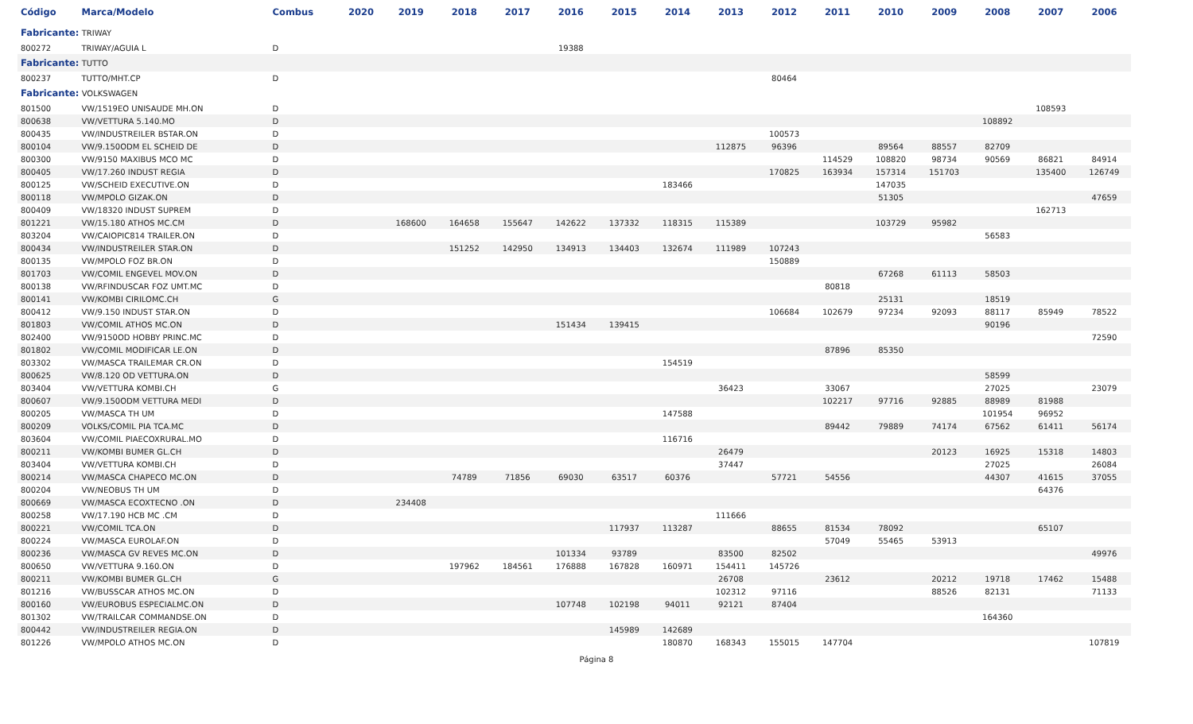| Código | Marca/Modelo | Combus | 2020 | 2019 | 2018 | 2017 | 2016 | 2015 | 2014 | 2013 | 2012 | 2011 | 2010 | 2009 | 2008 | 2007 | 2006 |
| --- | --- | --- | --- | --- | --- | --- | --- | --- | --- | --- | --- | --- | --- | --- | --- | --- | --- |
| Fabricante: TRIWAY | | | | | | | | | | | | | | | | | |
| 800272 | TRIWAY/AGUIA L | D | | | | | 19388 | | | | | | | | | | |
| Fabricante: TUTTO | | | | | | | | | | | | | | | | | |
| 800237 | TUTTO/MHT.CP | D | | | | | | | | | 80464 | | | | | | |
| Fabricante: VOLKSWAGEN | | | | | | | | | | | | | | | | | |
| 801500 | VW/1519EO UNISAUDE MH.ON | D | | | | | | | | | | | | | | 108593 | |
| 800638 | VW/VETTURA 5.140.MO | D | | | | | | | | | | | | | 108892 | | |
| 800435 | VW/INDUSTREILER BSTAR.ON | D | | | | | | | | | 100573 | | | | | | |
| 800104 | VW/9.150ODM EL SCHEID DE | D | | | | | | | | 112875 | 96396 | | 89564 | 88557 | 82709 | | |
| 800300 | VW/9150 MAXIBUS MCO MC | D | | | | | | | | | | 114529 | 108820 | 98734 | 90569 | 86821 | 84914 |
| 800405 | VW/17.260 INDUST REGIA | D | | | | | | | | | 170825 | 163934 | 157314 | 151703 | | 135400 | 126749 |
| 800125 | VW/SCHEID EXECUTIVE.ON | D | | | | | | | 183466 | | | | 147035 | | | | |
| 800118 | VW/MPOLO GIZAK.ON | D | | | | | | | | | | | 51305 | | | | 47659 |
| 800409 | VW/18320 INDUST SUPREM | D | | | | | | | | | | | | | | 162713 | |
| 801221 | VW/15.180 ATHOS MC.CM | D | | 168600 | 164658 | 155647 | 142622 | 137332 | 118315 | 115389 | | | 103729 | 95982 | | | |
| 803204 | VW/CAIOPIC814 TRAILER.ON | D | | | | | | | | | | | | | 56583 | | |
| 800434 | VW/INDUSTREILER STAR.ON | D | | | 151252 | 142950 | 134913 | 134403 | 132674 | 111989 | 107243 | | | | | | |
| 800135 | VW/MPOLO FOZ BR.ON | D | | | | | | | | | 150889 | | | | | | |
| 801703 | VW/COMIL ENGEVEL MOV.ON | D | | | | | | | | | | | 67268 | 61113 | 58503 | | |
| 800138 | VW/RFINDUSCAR FOZ UMT.MC | D | | | | | | | | | | 80818 | | | | | |
| 800141 | VW/KOMBI CIRILOMC.CH | G | | | | | | | | | | | 25131 | | 18519 | | |
| 800412 | VW/9.150 INDUST STAR.ON | D | | | | | | | | | 106684 | 102679 | 97234 | 92093 | 88117 | 85949 | 78522 |
| 801803 | VW/COMIL ATHOS MC.ON | D | | | | | 151434 | 139415 | | | | | | | 90196 | | |
| 802400 | VW/9150OD HOBBY PRINC.MC | D | | | | | | | | | | | | | | | 72590 |
| 801802 | VW/COMIL MODIFICAR LE.ON | D | | | | | | | | | | 87896 | 85350 | | | | |
| 803302 | VW/MASCA TRAILEMAR CR.ON | D | | | | | | | 154519 | | | | | | | | |
| 800625 | VW/8.120 OD VETTURA.ON | D | | | | | | | | | | | | | 58599 | | |
| 803404 | VW/VETTURA KOMBI.CH | G | | | | | | | | 36423 | | 33067 | | | 27025 | | 23079 |
| 800607 | VW/9.150ODM VETTURA MEDI | D | | | | | | | | | | 102217 | 97716 | 92885 | 88989 | 81988 | |
| 800205 | VW/MASCA TH UM | D | | | | | | | 147588 | | | | | | 101954 | 96952 | |
| 800209 | VOLKS/COMIL PIA TCA.MC | D | | | | | | | | | | 89442 | 79889 | 74174 | 67562 | 61411 | 56174 |
| 803604 | VW/COMIL PIAECOXRURAL.MO | D | | | | | | | 116716 | | | | | | | | |
| 800211 | VW/KOMBI BUMER GL.CH | D | | | | | | | | 26479 | | | | 20123 | 16925 | 15318 | 14803 |
| 803404 | VW/VETTURA KOMBI.CH | D | | | | | | | | 37447 | | | | | 27025 | | 26084 |
| 800214 | VW/MASCA CHAPECO MC.ON | D | | | 74789 | 71856 | 69030 | 63517 | 60376 | | 57721 | 54556 | | | 44307 | 41615 | 37055 |
| 800204 | VW/NEOBUS TH UM | D | | | | | | | | | | | | | | 64376 | |
| 800669 | VW/MASCA ECOXTECNO .ON | D | | 234408 | | | | | | | | | | | | | |
| 800258 | VW/17.190 HCB MC .CM | D | | | | | | | | 111666 | | | | | | | |
| 800221 | VW/COMIL TCA.ON | D | | | | | | 117937 | 113287 | | 88655 | 81534 | 78092 | | | 65107 | |
| 800224 | VW/MASCA EUROLAF.ON | D | | | | | | | | | | 57049 | 55465 | 53913 | | | |
| 800236 | VW/MASCA GV REVES MC.ON | D | | | | | 101334 | 93789 | | 83500 | 82502 | | | | | | 49976 |
| 800650 | VW/VETTURA 9.160.ON | D | | | 197962 | 184561 | 176888 | 167828 | 160971 | 154411 | 145726 | | | | | | |
| 800211 | VW/KOMBI BUMER GL.CH | G | | | | | | | | 26708 | | 23612 | | 20212 | 19718 | 17462 | 15488 |
| 801216 | VW/BUSSCAR ATHOS MC.ON | D | | | | | | | | 102312 | 97116 | | | 88526 | 82131 | | 71133 |
| 800160 | VW/EUROBUS ESPECIALMC.ON | D | | | | | 107748 | 102198 | 94011 | 92121 | 87404 | | | | | | |
| 801302 | VW/TRAILCAR COMMANDSE.ON | D | | | | | | | | | | | | | 164360 | | |
| 800442 | VW/INDUSTREILER REGIA.ON | D | | | | | | 145989 | 142689 | | | | | | | | |
| 801226 | VW/MPOLO ATHOS MC.ON | D | | | | | | | 180870 | 168343 | 155015 | 147704 | | | | | 107819 |
Página 8